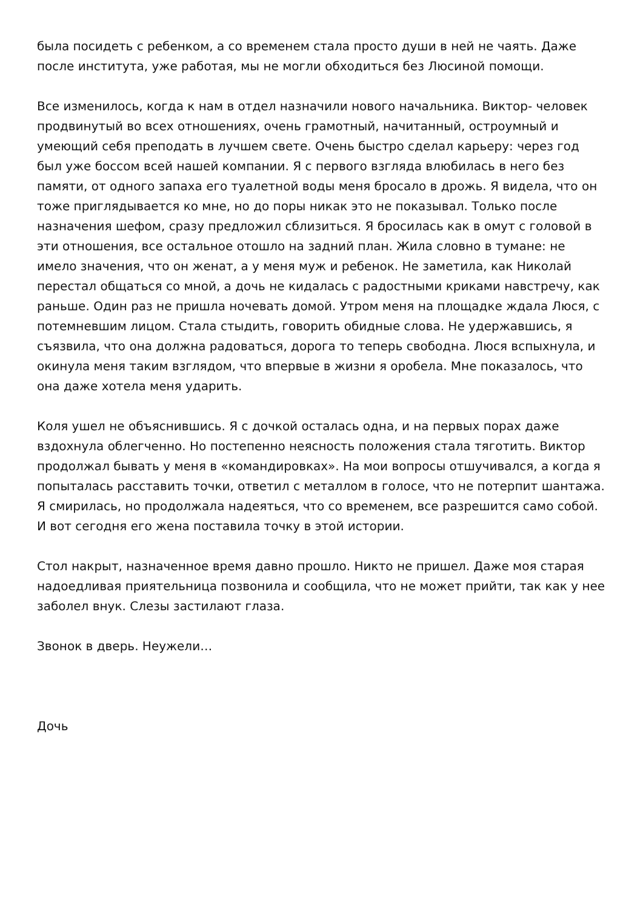была посидеть с ребенком, а со временем стала просто души в ней не чаять. Даже после института, уже работая, мы не могли обходиться без Люсиной помощи.
Все изменилось, когда к нам в отдел назначили нового начальника. Виктор- человек продвинутый во всех отношениях, очень грамотный, начитанный, остроумный и умеющий себя преподать в лучшем свете. Очень быстро сделал карьеру: через год был уже боссом всей нашей компании. Я с первого взгляда влюбилась в него без памяти, от одного запаха его туалетной воды меня бросало в дрожь. Я видела, что он тоже приглядывается ко мне, но до поры никак это не показывал. Только после назначения шефом, сразу предложил сблизиться. Я бросилась как в омут с головой в эти отношения, все остальное отошло на задний план. Жила словно в тумане: не имело значения, что он женат, а у меня муж и ребенок. Не заметила, как Николай перестал общаться со мной, а дочь не кидалась с радостными криками навстречу, как раньше. Один раз не пришла ночевать домой. Утром меня на площадке ждала Люся, с потемневшим лицом. Стала стыдить, говорить обидные слова. Не удержавшись, я съязвила, что она должна радоваться, дорога то теперь свободна. Люся вспыхнула, и окинула меня таким взглядом, что впервые в жизни я оробела. Мне показалось, что она даже хотела меня ударить.
Коля ушел не объяснившись. Я с дочкой осталась одна, и на первых порах даже вздохнула облегченно. Но постепенно неясность положения стала тяготить. Виктор продолжал бывать у меня в «командировках». На мои вопросы отшучивался, а когда я попыталась расставить точки, ответил с металлом в голосе, что не потерпит шантажа. Я смирилась, но продолжала надеяться, что со временем, все разрешится само собой. И вот сегодня его жена поставила точку в этой истории.
Стол накрыт, назначенное время давно прошло. Никто не пришел. Даже моя старая надоедливая приятельница позвонила и сообщила, что не может прийти, так как у нее заболел внук. Слезы застилают глаза.
Звонок в дверь. Неужели…
Дочь